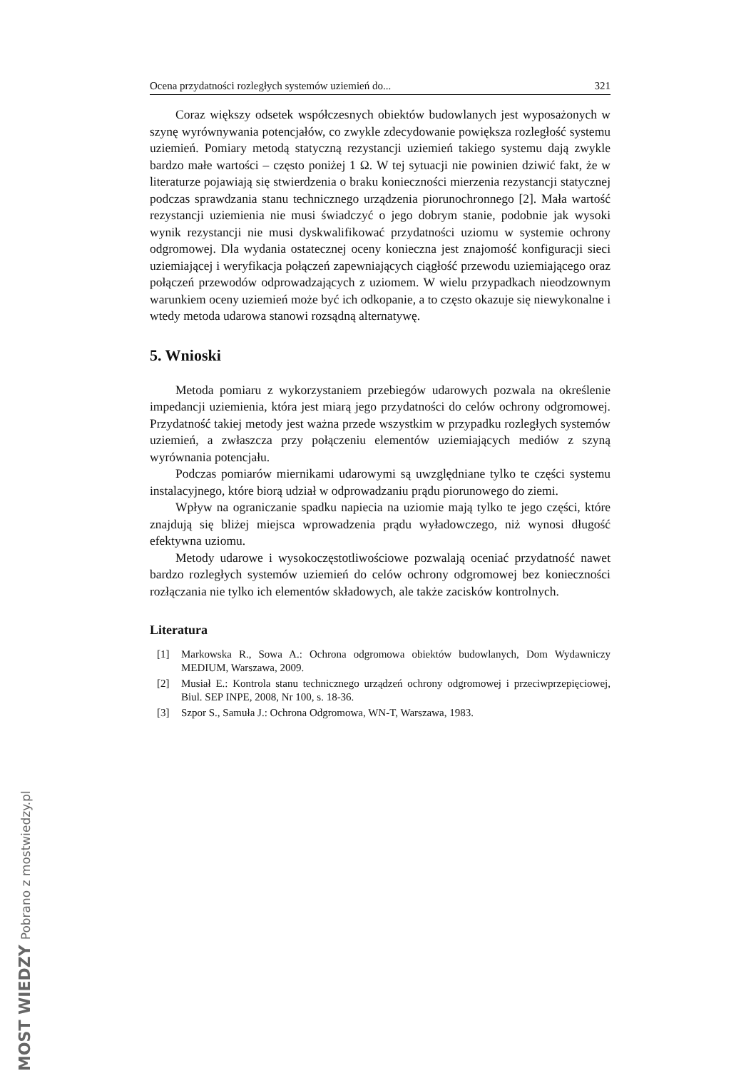Ocena przydatności rozległych systemów uziemień do... 321
Coraz większy odsetek współczesnych obiektów budowlanych jest wyposażonych w szynę wyrównywania potencjałów, co zwykle zdecydowanie powiększa rozległość systemu uziemień. Pomiary metodą statyczną rezystancji uziemień takiego systemu dają zwykle bardzo małe wartości – często poniżej 1 Ω. W tej sytuacji nie powinien dziwić fakt, że w literaturze pojawiają się stwierdzenia o braku konieczności mierzenia rezystancji statycznej podczas sprawdzania stanu technicznego urządzenia piorunochronnego [2]. Mała wartość rezystancji uziemienia nie musi świadczyć o jego dobrym stanie, podobnie jak wysoki wynik rezystancji nie musi dyskwalifikować przydatności uziomu w systemie ochrony odgromowej. Dla wydania ostatecznej oceny konieczna jest znajomość konfiguracji sieci uziemiającej i weryfikacja połączeń zapewniających ciągłość przewodu uziemiającego oraz połączeń przewodów odprowadzających z uziomem. W wielu przypadkach nieodzownym warunkiem oceny uziemień może być ich odkopanie, a to często okazuje się niewykonalne i wtedy metoda udarowa stanowi rozsądną alternatywę.
5. Wnioski
Metoda pomiaru z wykorzystaniem przebiegów udarowych pozwala na określenie impedancji uziemienia, która jest miarą jego przydatności do celów ochrony odgromowej. Przydatność takiej metody jest ważna przede wszystkim w przypadku rozległych systemów uziemień, a zwłaszcza przy połączeniu elementów uziemiających mediów z szyną wyrównania potencjału.
Podczas pomiarów miernikami udarowymi są uwzględniane tylko te części systemu instalacyjnego, które biorą udział w odprowadzaniu prądu piorunowego do ziemi.
Wpływ na ograniczanie spadku napiecia na uziomie mają tylko te jego części, które znajdują się bliżej miejsca wprowadzenia prądu wyładowczego, niż wynosi długość efektywna uziomu.
Metody udarowe i wysokoczęstotliwościowe pozwalają oceniać przydatność nawet bardzo rozległych systemów uziemień do celów ochrony odgromowej bez konieczności rozłączania nie tylko ich elementów składowych, ale także zacisków kontrolnych.
Literatura
[1] Markowska R., Sowa A.: Ochrona odgromowa obiektów budowlanych, Dom Wydawniczy MEDIUM, Warszawa, 2009.
[2] Musiał E.: Kontrola stanu technicznego urządzeń ochrony odgromowej i przeciwprzepięciowej, Biul. SEP INPE, 2008, Nr 100, s. 18-36.
[3] Szpor S., Samuła J.: Ochrona Odgromowa, WN-T, Warszawa, 1983.
MOST WIEDZY Pobrano z mostwiedzy.pl